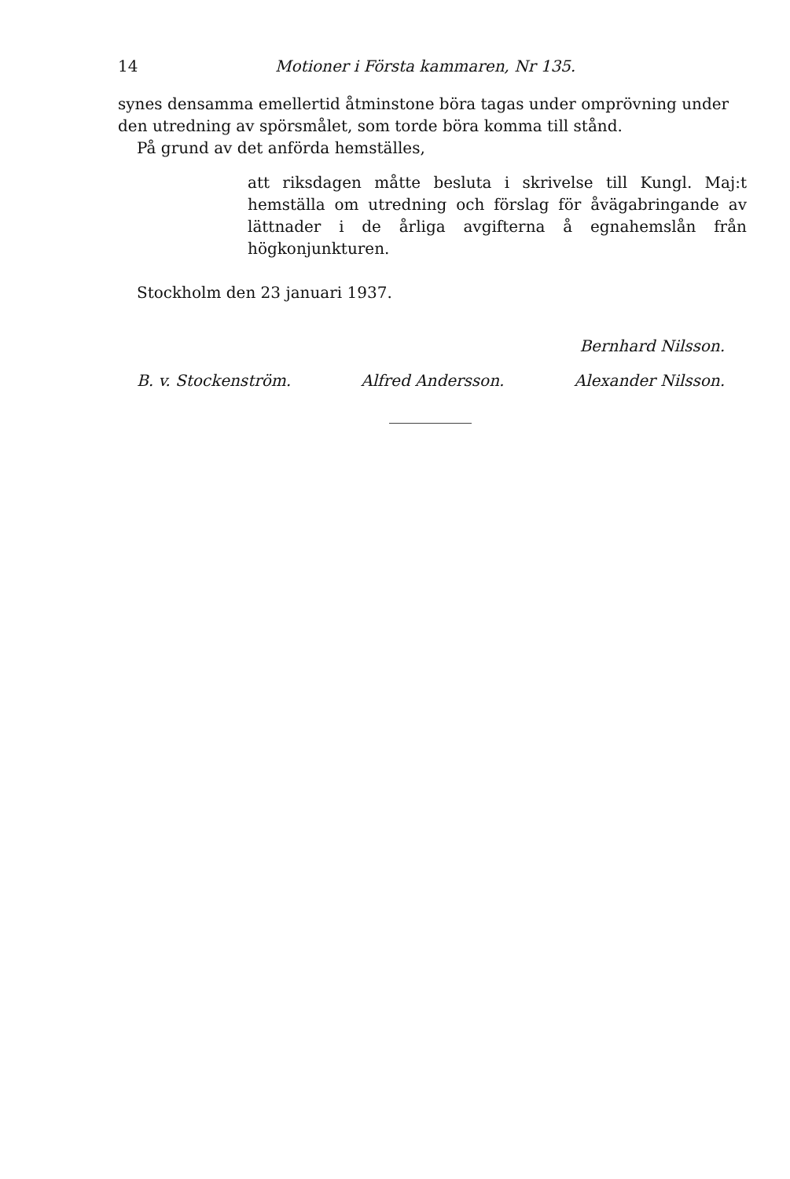14 Motioner i Första kammaren, Nr 135.
synes densamma emellertid åtminstone böra tagas under omprövning under den utredning av spörsmålet, som torde böra komma till stånd.
På grund av det anförda hemställes,
att riksdagen måtte besluta i skrivelse till Kungl. Maj:t hemställa om utredning och förslag för åvägabringande av lättnader i de årliga avgifterna å egnahemslån från högkonjunkturen.
Stockholm den 23 januari 1937.
Bernhard Nilsson.
B. v. Stockenström. Alfred Andersson. Alexander Nilsson.